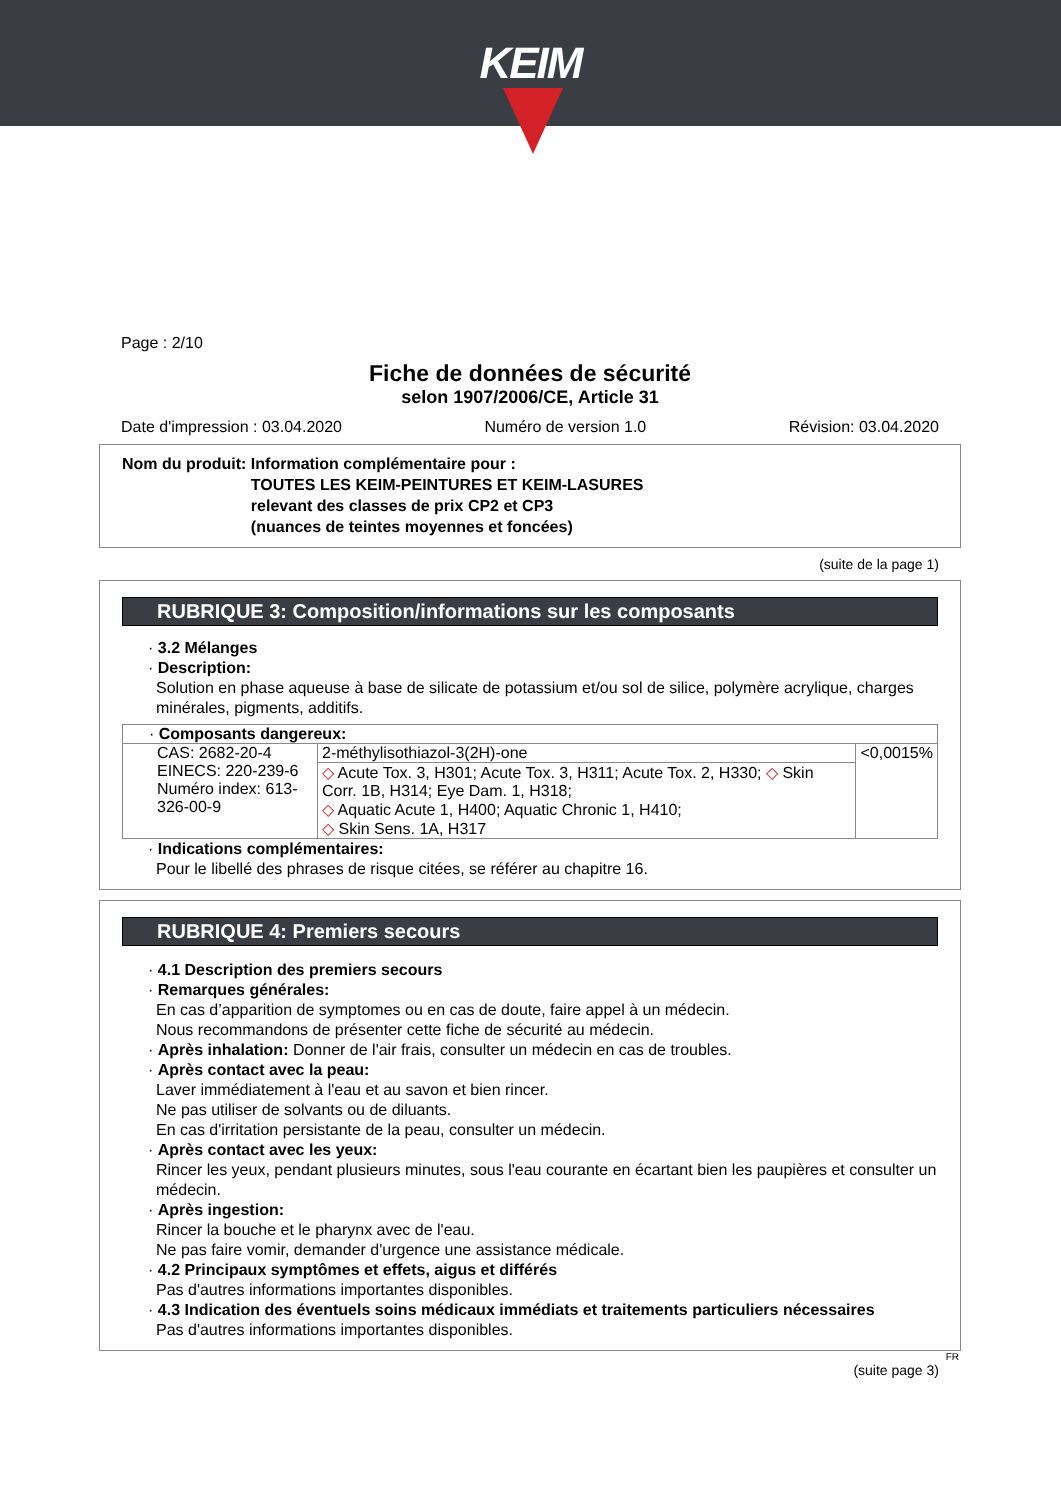KEIM
Page : 2/10
Fiche de données de sécurité
selon 1907/2006/CE, Article 31
Date d'impression : 03.04.2020 Numéro de version 1.0 Révision: 03.04.2020
Nom du produit: Information complémentaire pour :
TOUTES LES KEIM-PEINTURES ET KEIM-LASURES
relevant des classes de prix CP2 et CP3
(nuances de teintes moyennes et foncées)
(suite de la page 1)
RUBRIQUE 3: Composition/informations sur les composants
· 3.2 Mélanges
· Description:
Solution en phase aqueuse à base de silicate de potassium et/ou sol de silice, polymère acrylique, charges minérales, pigments, additifs.
| · Composants dangereux: | | |
| CAS: 2682-20-4 EINECS: 220-239-6 Numéro index: 613-326-00-9 | 2-méthylisothiazol-3(2H)-one | <0,0015% |
| | ◇ Acute Tox. 3, H301; Acute Tox. 3, H311; Acute Tox. 2, H330; ◇ Skin Corr. 1B, H314; Eye Dam. 1, H318; ◇ Aquatic Acute 1, H400; Aquatic Chronic 1, H410; ◇ Skin Sens. 1A, H317 | |
· Indications complémentaires:
Pour le libellé des phrases de risque citées, se référer au chapitre 16.
RUBRIQUE 4: Premiers secours
· 4.1 Description des premiers secours
· Remarques générales:
En cas d’apparition de symptomes ou en cas de doute, faire appel à un médecin.
Nous recommandons de présenter cette fiche de sécurité au médecin.
· Après inhalation: Donner de l'air frais, consulter un médecin en cas de troubles.
· Après contact avec la peau:
Laver immédiatement à l'eau et au savon et bien rincer.
Ne pas utiliser de solvants ou de diluants.
En cas d'irritation persistante de la peau, consulter un médecin.
· Après contact avec les yeux:
Rincer les yeux, pendant plusieurs minutes, sous l'eau courante en écartant bien les paupières et consulter un médecin.
· Après ingestion:
Rincer la bouche et le pharynx avec de l'eau.
Ne pas faire vomir, demander d'urgence une assistance médicale.
· 4.2 Principaux symptômes et effets, aigus et différés
Pas d'autres informations importantes disponibles.
· 4.3 Indication des éventuels soins médicaux immédiats et traitements particuliers nécessaires
Pas d'autres informations importantes disponibles.
FR
(suite page 3)